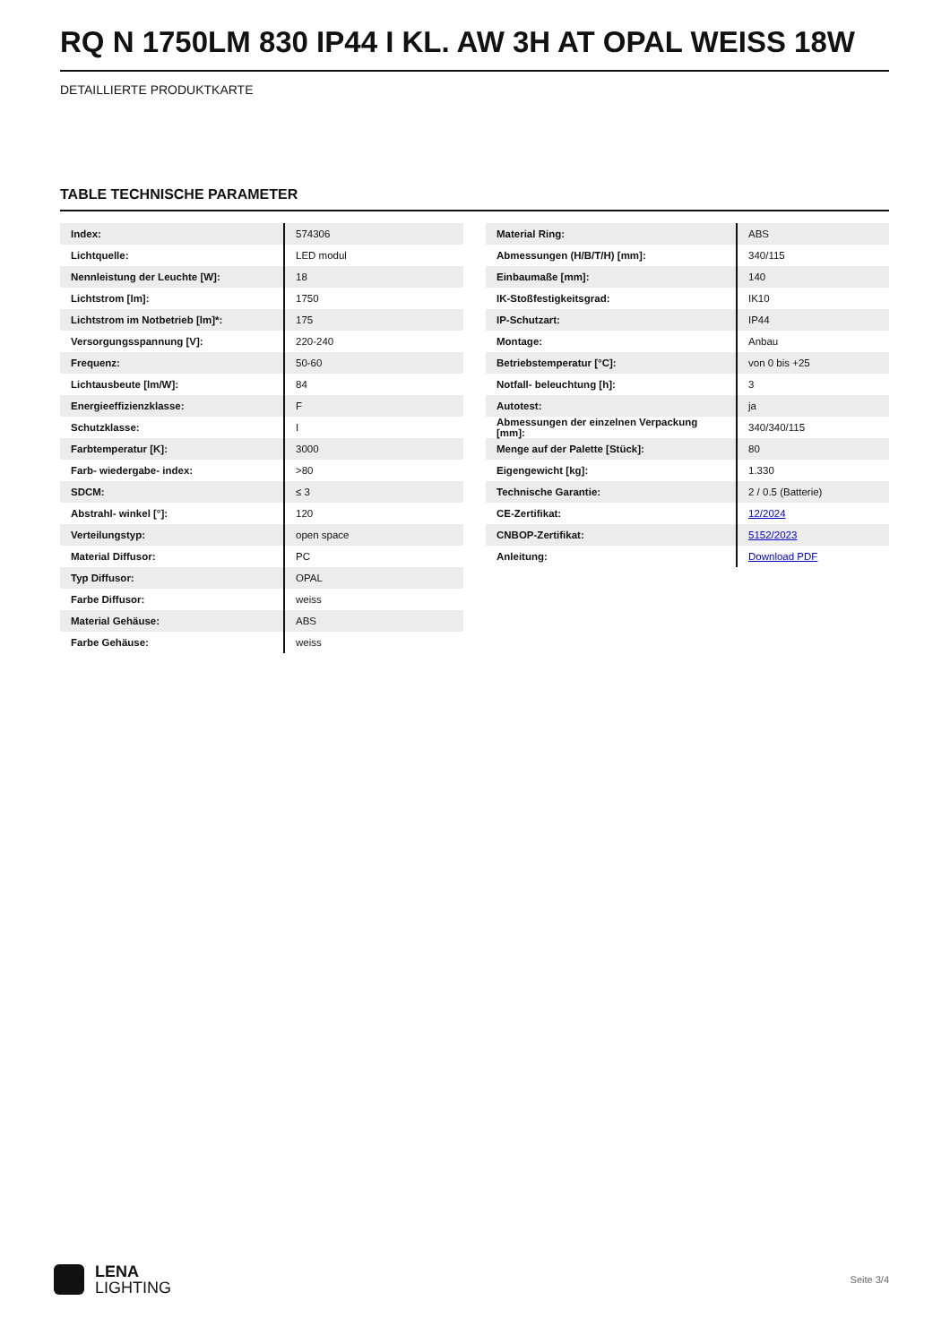RQ N 1750LM 830 IP44 I KL. AW 3H AT OPAL WEISS 18W
DETAILLIERTE PRODUKTKARTE
TABLE TECHNISCHE PARAMETER
| Index: | 574306 |
| Lichtquelle: | LED modul |
| Nennleistung der Leuchte [W]: | 18 |
| Lichtstrom [lm]: | 1750 |
| Lichtstrom im Notbetrieb [lm]*: | 175 |
| Versorgungsspannung [V]: | 220-240 |
| Frequenz: | 50-60 |
| Lichtausbeute [lm/W]: | 84 |
| Energieeffizienzklasse: | F |
| Schutzklasse: | I |
| Farbtemperatur [K]: | 3000 |
| Farb- wiedergabe- index: | >80 |
| SDCM: | ≤ 3 |
| Abstrahl- winkel [°]: | 120 |
| Verteilungstyp: | open space |
| Material Diffusor: | PC |
| Typ Diffusor: | OPAL |
| Farbe Diffusor: | weiss |
| Material Gehäuse: | ABS |
| Farbe Gehäuse: | weiss |
| Material Ring: | ABS |
| Abmessungen (H/B/T/H) [mm]: | 340/115 |
| Einbaumaße [mm]: | 140 |
| IK-Stoßfestigkeitsgrad: | IK10 |
| IP-Schutzart: | IP44 |
| Montage: | Anbau |
| Betriebstemperatur [°C]: | von 0 bis +25 |
| Notfall- beleuchtung [h]: | 3 |
| Autotest: | ja |
| Abmessungen der einzelnen Verpackung [mm]: | 340/340/115 |
| Menge auf der Palette [Stück]: | 80 |
| Eigengewicht [kg]: | 1.330 |
| Technische Garantie: | 2 / 0.5 (Batterie) |
| CE-Zertifikat: | 12/2024 |
| CNBOP-Zertifikat: | 5152/2023 |
| Anleitung: | Download PDF |
LENA
LIGHTING
Seite 3/4